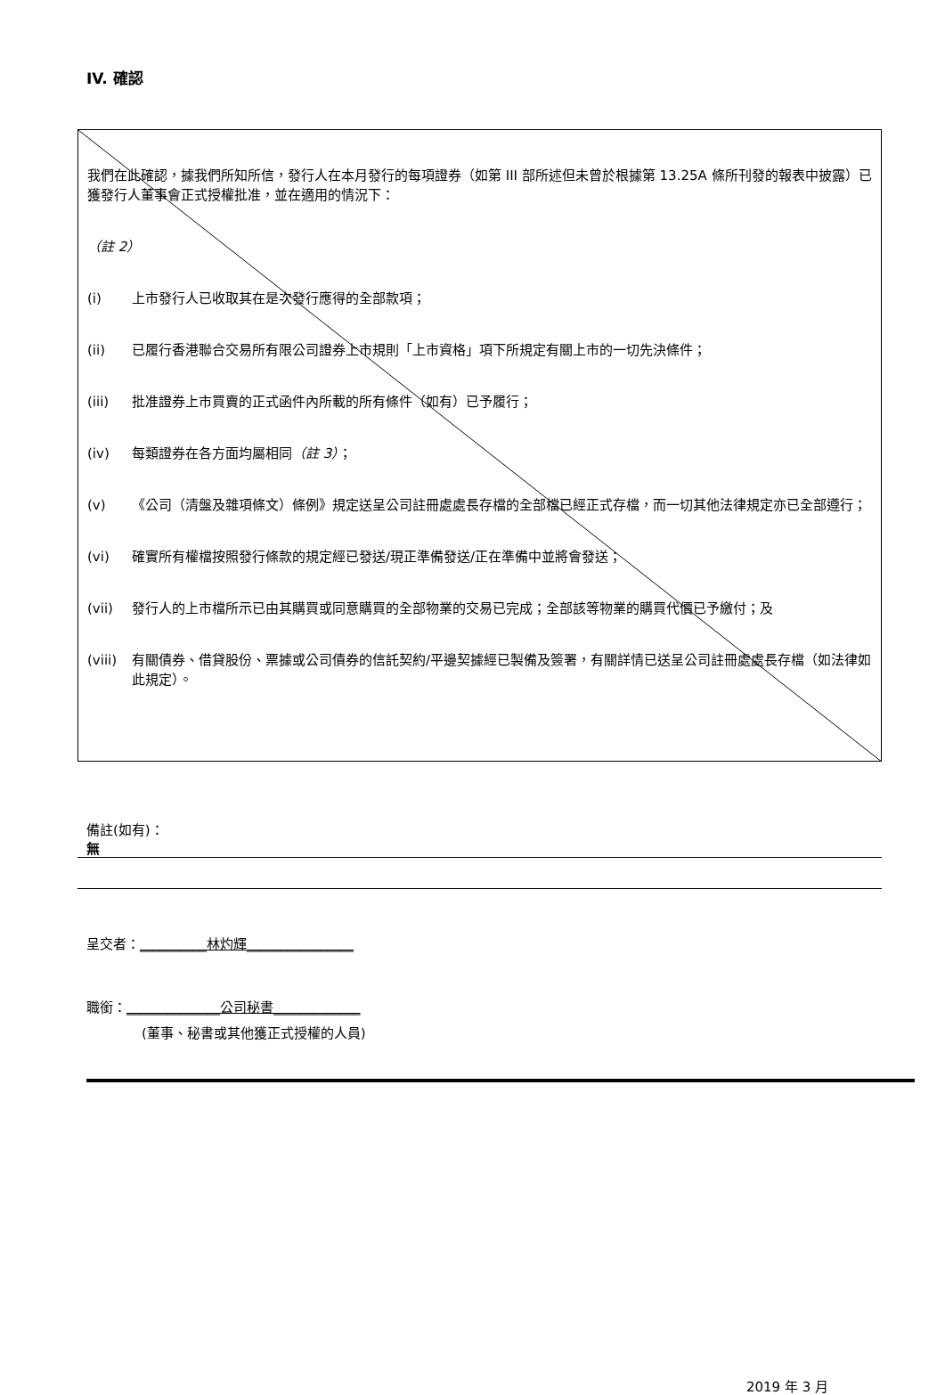IV. 確認
我們在此確認，據我們所知所信，發行人在本月發行的每項證券（如第 III 部所述但未曾於根據第 13.25A 條所刊發的報表中披露）已獲發行人董事會正式授權批准，並在適用的情況下：
（註 2）
(i) 上市發行人已收取其在是次發行應得的全部款項；
(ii) 已履行香港聯合交易所有限公司證券上市規則「上市資格」項下所規定有關上市的一切先決條件；
(iii) 批准證券上市買賣的正式函件內所載的所有條件（如有）已予履行；
(iv) 每類證券在各方面均屬相同（註 3）；
(v) 《公司（清盤及雜項條文）條例》規定送呈公司註冊處處長存檔的全部檔已經正式存檔，而一切其他法律規定亦已全部遵行；
(vi) 確實所有權檔按照發行條款的規定經已發送/現正準備發送/正在準備中並將會發送；
(vii) 發行人的上市檔所示已由其購買或同意購買的全部物業的交易已完成；全部該等物業的購買代價已予繳付；及
(viii) 有關債券、借貸股份、票據或公司債券的信託契約/平邊契據經已製備及簽署，有關詳情已送呈公司註冊處處長存檔（如法律如此規定）。
備註(如有)：
無
呈交者：__________林灼輝________________
職銜：______________公司秘書_____________
(董事、秘書或其他獲正式授權的人員)
2019 年 3 月